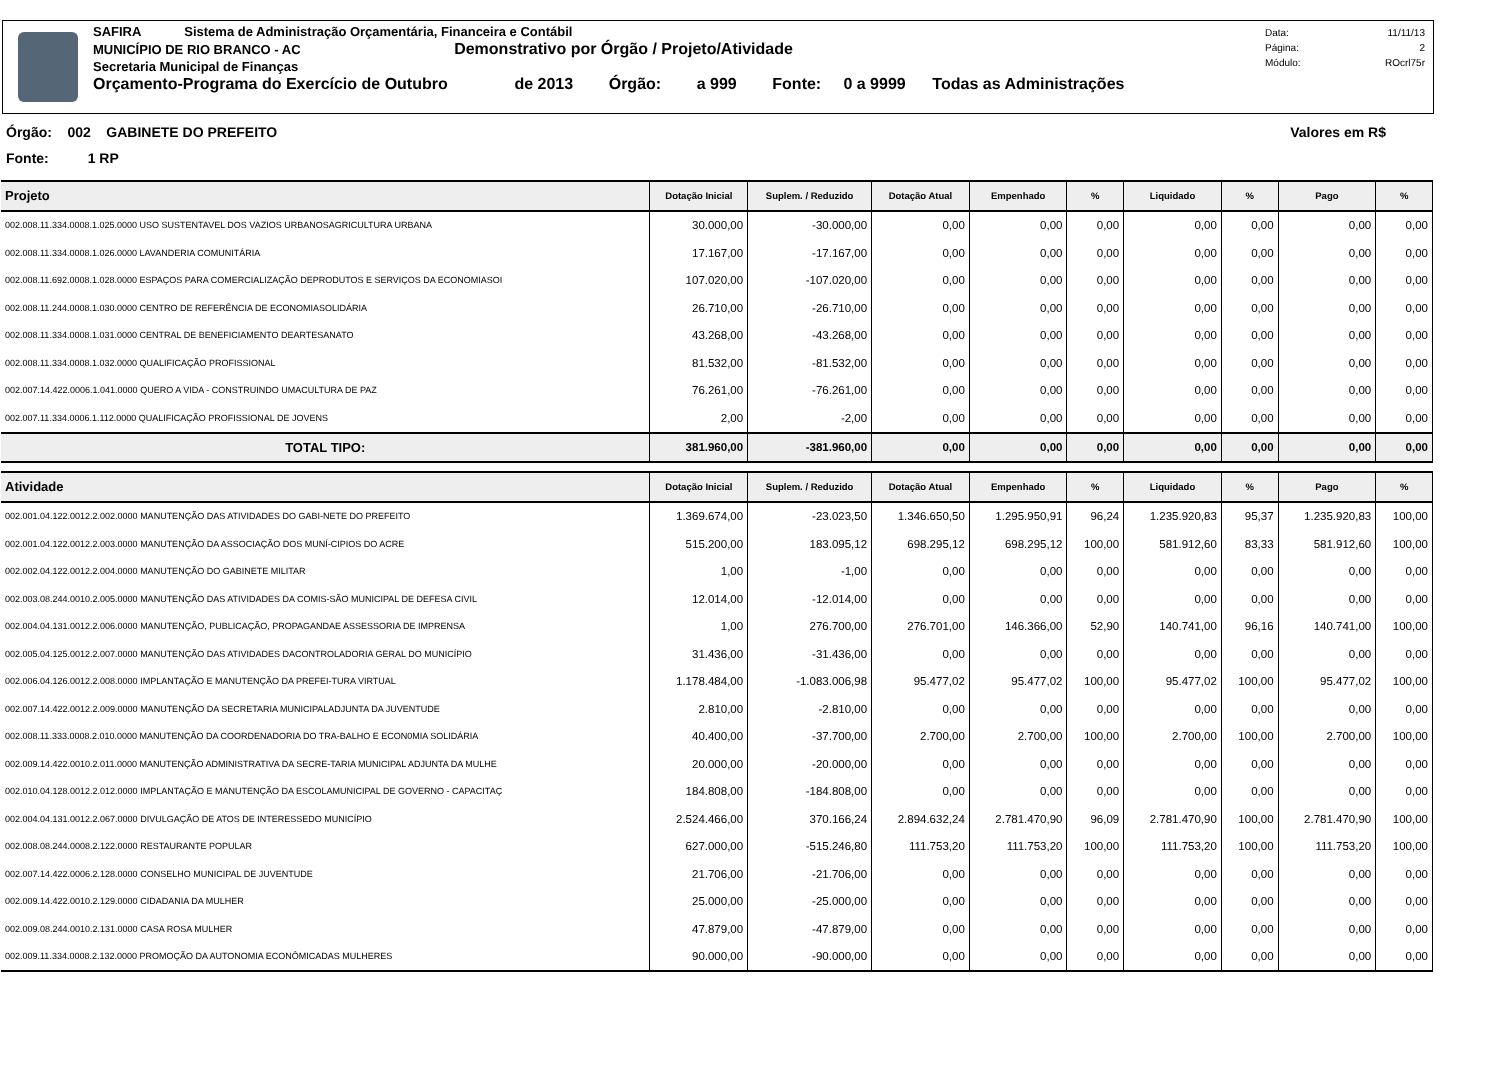SAFIRA Sistema de Administração Orçamentária, Financeira e Contábil
MUNICÍPIO DE RIO BRANCO - AC Demonstrativo por Órgão / Projeto/Atividade
Secretaria Municipal de Finanças
Orçamento-Programa do Exercício de Outubro de 2013 Órgão: a 999 Fonte: 0 a 9999 Todas as Administrações
Data: 11/11/13
Página: 2
Módulo: ROcrl75r
Órgão: 002 GABINETE DO PREFEITO Valores em R$
Fonte: 1 RP
| Projeto | Dotação Inicial | Suplem. / Reduzido | Dotação Atual | Empenhado | % | Liquidado | % | Pago | % |
| --- | --- | --- | --- | --- | --- | --- | --- | --- | --- |
| 002.008.11.334.0008.1.025.0000 USO SUSTENTAVEL DOS VAZIOS URBANOSAGRICULTURA URBANA | 30.000,00 | -30.000,00 | 0,00 | 0,00 | 0,00 | 0,00 | 0,00 | 0,00 | 0,00 |
| 002.008.11.334.0008.1.026.0000 LAVANDERIA COMUNITÁRIA | 17.167,00 | -17.167,00 | 0,00 | 0,00 | 0,00 | 0,00 | 0,00 | 0,00 | 0,00 |
| 002.008.11.692.0008.1.028.0000 ESPAÇOS PARA COMERCIALIZAÇÃO DEPRODUTOS E SERVIÇOS DA ECONOMIASOI | 107.020,00 | -107.020,00 | 0,00 | 0,00 | 0,00 | 0,00 | 0,00 | 0,00 | 0,00 |
| 002.008.11.244.0008.1.030.0000 CENTRO DE REFERÊNCIA DE ECONOMIASOLIDÁRIA | 26.710,00 | -26.710,00 | 0,00 | 0,00 | 0,00 | 0,00 | 0,00 | 0,00 | 0,00 |
| 002.008.11.334.0008.1.031.0000 CENTRAL DE BENEFICIAMENTO DEARTESANATO | 43.268,00 | -43.268,00 | 0,00 | 0,00 | 0,00 | 0,00 | 0,00 | 0,00 | 0,00 |
| 002.008.11.334.0008.1.032.0000 QUALIFICAÇÃO PROFISSIONAL | 81.532,00 | -81.532,00 | 0,00 | 0,00 | 0,00 | 0,00 | 0,00 | 0,00 | 0,00 |
| 002.007.14.422.0006.1.041.0000 QUERO A VIDA - CONSTRUINDO UMACULTURA DE PAZ | 76.261,00 | -76.261,00 | 0,00 | 0,00 | 0,00 | 0,00 | 0,00 | 0,00 | 0,00 |
| 002.007.11.334.0006.1.112.0000 QUALIFICAÇÃO PROFISSIONAL DE JOVENS | 2,00 | -2,00 | 0,00 | 0,00 | 0,00 | 0,00 | 0,00 | 0,00 | 0,00 |
| TOTAL TIPO: | 381.960,00 | -381.960,00 | 0,00 | 0,00 | 0,00 | 0,00 | 0,00 | 0,00 | 0,00 |
| Atividade | Dotação Inicial | Suplem. / Reduzido | Dotação Atual | Empenhado | % | Liquidado | % | Pago | % |
| 002.001.04.122.0012.2.002.0000 MANUTENÇÃO DAS ATIVIDADES DO GABI-NETE DO PREFEITO | 1.369.674,00 | -23.023,50 | 1.346.650,50 | 1.295.950,91 | 96,24 | 1.235.920,83 | 95,37 | 1.235.920,83 | 100,00 |
| 002.001.04.122.0012.2.003.0000 MANUTENÇÃO DA ASSOCIAÇÃO DOS MUNÍ-CIPIOS DO ACRE | 515.200,00 | 183.095,12 | 698.295,12 | 698.295,12 | 100,00 | 581.912,60 | 83,33 | 581.912,60 | 100,00 |
| 002.002.04.122.0012.2.004.0000 MANUTENÇÃO DO GABINETE MILITAR | 1,00 | -1,00 | 0,00 | 0,00 | 0,00 | 0,00 | 0,00 | 0,00 | 0,00 |
| 002.003.08.244.0010.2.005.0000 MANUTENÇÃO DAS ATIVIDADES DA COMIS-SÃO MUNICIPAL DE DEFESA CIVIL | 12.014,00 | -12.014,00 | 0,00 | 0,00 | 0,00 | 0,00 | 0,00 | 0,00 | 0,00 |
| 002.004.04.131.0012.2.006.0000 MANUTENÇÃO, PUBLICAÇÃO, PROPAGANDAE ASSESSORIA DE IMPRENSA | 1,00 | 276.700,00 | 276.701,00 | 146.366,00 | 52,90 | 140.741,00 | 96,16 | 140.741,00 | 100,00 |
| 002.005.04.125.0012.2.007.0000 MANUTENÇÃO DAS ATIVIDADES DACONTROLADORIA GERAL DO MUNICÍPIO | 31.436,00 | -31.436,00 | 0,00 | 0,00 | 0,00 | 0,00 | 0,00 | 0,00 | 0,00 |
| 002.006.04.126.0012.2.008.0000 IMPLANTAÇÃO E MANUTENÇÃO DA PREFEI-TURA VIRTUAL | 1.178.484,00 | -1.083.006,98 | 95.477,02 | 95.477,02 | 100,00 | 95.477,02 | 100,00 | 95.477,02 | 100,00 |
| 002.007.14.422.0012.2.009.0000 MANUTENÇÃO DA SECRETARIA MUNICIPALADJUNTA DA JUVENTUDE | 2.810,00 | -2.810,00 | 0,00 | 0,00 | 0,00 | 0,00 | 0,00 | 0,00 | 0,00 |
| 002.008.11.333.0008.2.010.0000 MANUTENÇÃO DA COORDENADORIA DO TRA-BALHO E ECON0MIA SOLIDÁRIA | 40.400,00 | -37.700,00 | 2.700,00 | 2.700,00 | 100,00 | 2.700,00 | 100,00 | 2.700,00 | 100,00 |
| 002.009.14.422.0010.2.011.0000 MANUTENÇÃO ADMINISTRATIVA DA SECRE-TARIA MUNICIPAL ADJUNTA DA MULHE | 20.000,00 | -20.000,00 | 0,00 | 0,00 | 0,00 | 0,00 | 0,00 | 0,00 | 0,00 |
| 002.010.04.128.0012.2.012.0000 IMPLANTAÇÃO E MANUTENÇÃO DA ESCOLAMUNICIPAL DE GOVERNO - CAPACITAÇ | 184.808,00 | -184.808,00 | 0,00 | 0,00 | 0,00 | 0,00 | 0,00 | 0,00 | 0,00 |
| 002.004.04.131.0012.2.067.0000 DIVULGAÇÃO DE ATOS DE INTERESSEDO MUNICÍPIO | 2.524.466,00 | 370.166,24 | 2.894.632,24 | 2.781.470,90 | 96,09 | 2.781.470,90 | 100,00 | 2.781.470,90 | 100,00 |
| 002.008.08.244.0008.2.122.0000 RESTAURANTE POPULAR | 627.000,00 | -515.246,80 | 111.753,20 | 111.753,20 | 100,00 | 111.753,20 | 100,00 | 111.753,20 | 100,00 |
| 002.007.14.422.0006.2.128.0000 CONSELHO MUNICIPAL DE JUVENTUDE | 21.706,00 | -21.706,00 | 0,00 | 0,00 | 0,00 | 0,00 | 0,00 | 0,00 | 0,00 |
| 002.009.14.422.0010.2.129.0000 CIDADANIA DA MULHER | 25.000,00 | -25.000,00 | 0,00 | 0,00 | 0,00 | 0,00 | 0,00 | 0,00 | 0,00 |
| 002.009.08.244.0010.2.131.0000 CASA ROSA MULHER | 47.879,00 | -47.879,00 | 0,00 | 0,00 | 0,00 | 0,00 | 0,00 | 0,00 | 0,00 |
| 002.009.11.334.0008.2.132.0000 PROMOÇÃO DA AUTONOMIA ECONÔMICADAS MULHERES | 90.000,00 | -90.000,00 | 0,00 | 0,00 | 0,00 | 0,00 | 0,00 | 0,00 | 0,00 |